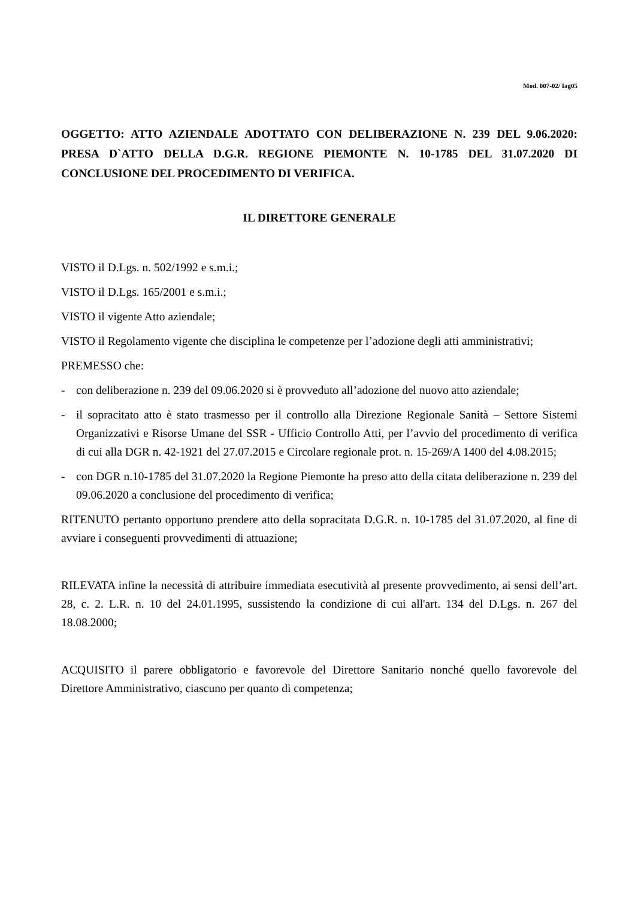Mod. 007-02/ Iag05
OGGETTO: ATTO AZIENDALE ADOTTATO CON DELIBERAZIONE N. 239 DEL 9.06.2020: PRESA D`ATTO DELLA D.G.R. REGIONE PIEMONTE N. 10-1785 DEL 31.07.2020 DI CONCLUSIONE DEL PROCEDIMENTO DI VERIFICA.
IL DIRETTORE GENERALE
VISTO il D.Lgs. n. 502/1992 e s.m.i.;
VISTO il D.Lgs. 165/2001 e s.m.i.;
VISTO il vigente Atto aziendale;
VISTO il Regolamento vigente che disciplina le competenze per l’adozione degli atti amministrativi;
PREMESSO che:
- con deliberazione n. 239 del 09.06.2020 si è provveduto all’adozione del nuovo atto aziendale;
- il sopracitato atto è stato trasmesso per il controllo alla Direzione Regionale Sanità – Settore Sistemi Organizzativi e Risorse Umane del SSR - Ufficio Controllo Atti, per l’avvio del procedimento di verifica di cui alla DGR n. 42-1921 del 27.07.2015 e Circolare regionale prot. n. 15-269/A 1400 del 4.08.2015;
- con DGR n.10-1785 del 31.07.2020 la Regione Piemonte ha preso atto della citata deliberazione n. 239 del 09.06.2020 a conclusione del procedimento di verifica;
RITENUTO pertanto opportuno prendere atto della sopracitata D.G.R. n. 10-1785 del 31.07.2020, al fine di avviare i conseguenti provvedimenti di attuazione;
RILEVATA infine la necessità di attribuire immediata esecutività al presente provvedimento, ai sensi dell’art. 28, c. 2. L.R. n. 10 del 24.01.1995, sussistendo la condizione di cui all'art. 134 del D.Lgs. n. 267 del 18.08.2000;
ACQUISITO il parere obbligatorio e favorevole del Direttore Sanitario nonché quello favorevole del Direttore Amministrativo, ciascuno per quanto di competenza;